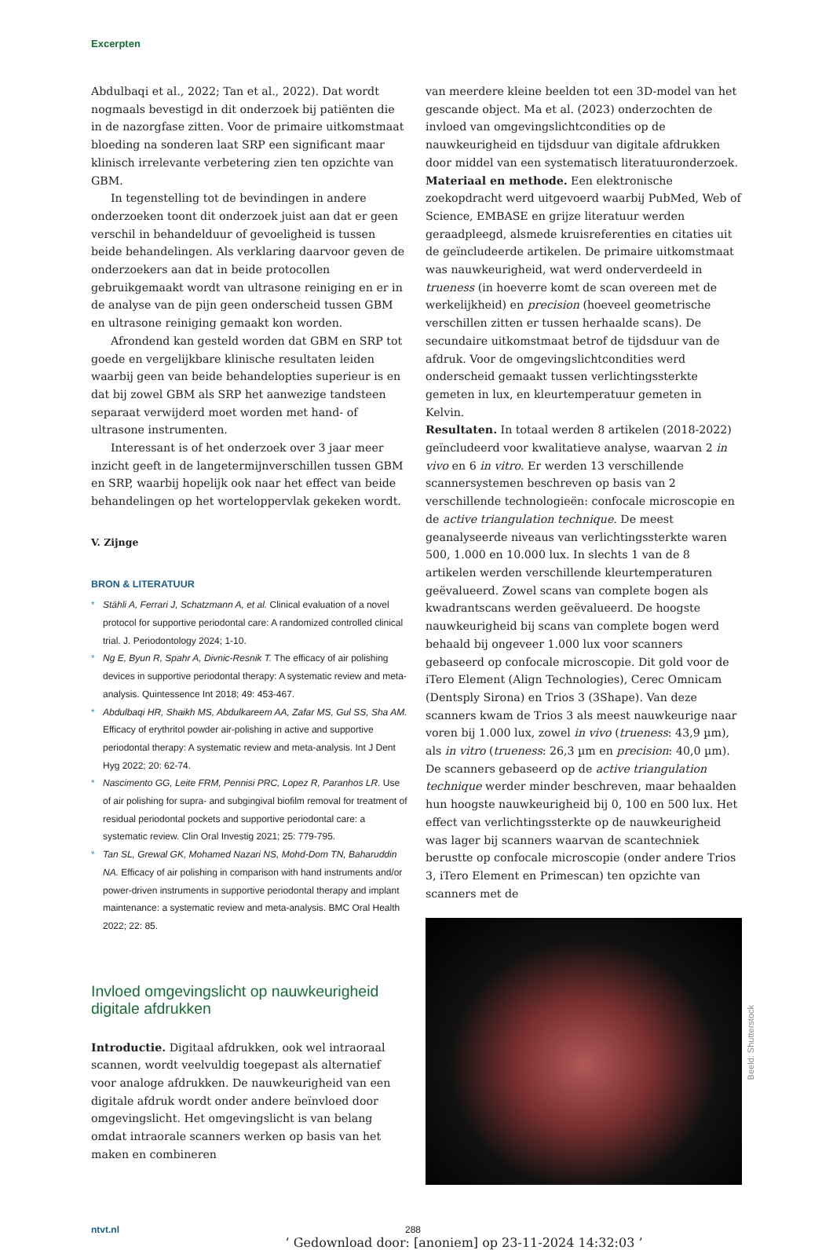Excerpten
Abdulbaqi et al., 2022; Tan et al., 2022). Dat wordt nogmaals bevestigd in dit onderzoek bij patiënten die in de nazorgfase zitten. Voor de primaire uitkomstmaat bloeding na sonderen laat SRP een significant maar klinisch irrelevante verbetering zien ten opzichte van GBM.
In tegenstelling tot de bevindingen in andere onderzoeken toont dit onderzoek juist aan dat er geen verschil in behandelduur of gevoeligheid is tussen beide behandelingen. Als verklaring daarvoor geven de onderzoekers aan dat in beide protocollen gebruikgemaakt wordt van ultrasone reiniging en er in de analyse van de pijn geen onderscheid tussen GBM en ultrasone reiniging gemaakt kon worden.
Afrondend kan gesteld worden dat GBM en SRP tot goede en vergelijkbare klinische resultaten leiden waarbij geen van beide behandelopties superieur is en dat bij zowel GBM als SRP het aanwezige tandsteen separaat verwijderd moet worden met hand- of ultrasone instrumenten.
Interessant is of het onderzoek over 3 jaar meer inzicht geeft in de langetermijnverschillen tussen GBM en SRP, waarbij hopelijk ook naar het effect van beide behandelingen op het worteloppervlak gekeken wordt.
V. Zijnge
BRON & LITERATUUR
* Stähli A, Ferrari J, Schatzmann A, et al. Clinical evaluation of a novel protocol for supportive periodontal care: A randomized controlled clinical trial. J. Periodontology 2024; 1-10.
* Ng E, Byun R, Spahr A, Divnic-Resnik T. The efficacy of air polishing devices in supportive periodontal therapy: A systematic review and meta-analysis. Quintessence Int 2018; 49: 453-467.
* Abdulbaqi HR, Shaikh MS, Abdulkareem AA, Zafar MS, Gul SS, Sha AM. Efficacy of erythritol powder air-polishing in active and supportive periodontal therapy: A systematic review and meta-analysis. Int J Dent Hyg 2022; 20: 62-74.
* Nascimento GG, Leite FRM, Pennisi PRC, Lopez R, Paranhos LR. Use of air polishing for supra- and subgingival biofilm removal for treatment of residual periodontal pockets and supportive periodontal care: a systematic review. Clin Oral Investig 2021; 25: 779-795.
* Tan SL, Grewal GK, Mohamed Nazari NS, Mohd-Dom TN, Baharuddin NA. Efficacy of air polishing in comparison with hand instruments and/or power-driven instruments in supportive periodontal therapy and implant maintenance: a systematic review and meta-analysis. BMC Oral Health 2022; 22: 85.
Invloed omgevingslicht op nauwkeurigheid digitale afdrukken
Introductie. Digitaal afdrukken, ook wel intraoraal scannen, wordt veelvuldig toegepast als alternatief voor analoge afdrukken. De nauwkeurigheid van een digitale afdruk wordt onder andere beïnvloed door omgevingslicht. Het omgevingslicht is van belang omdat intraorale scanners werken op basis van het maken en combineren
van meerdere kleine beelden tot een 3D-model van het gescande object. Ma et al. (2023) onderzochten de invloed van omgevingslichtcondities op de nauwkeurigheid en tijdsduur van digitale afdrukken door middel van een systematisch literatuuronderzoek.
Materiaal en methode. Een elektronische zoekopdracht werd uitgevoerd waarbij PubMed, Web of Science, EMBASE en grijze literatuur werden geraadpleegd, alsmede kruisreferenties en citaties uit de geïncludeerde artikelen. De primaire uitkomstmaat was nauwkeurigheid, wat werd onderverdeeld in trueness (in hoeverre komt de scan overeen met de werkelijkheid) en precision (hoeveel geometrische verschillen zitten er tussen herhaalde scans). De secundaire uitkomstmaat betrof de tijdsduur van de afdruk. Voor de omgevingslichtcondities werd onderscheid gemaakt tussen verlichtingssterkte gemeten in lux, en kleurtemperatuur gemeten in Kelvin.
Resultaten. In totaal werden 8 artikelen (2018-2022) geïncludeerd voor kwalitatieve analyse, waarvan 2 in vivo en 6 in vitro. Er werden 13 verschillende scannersystemen beschreven op basis van 2 verschillende technologieën: confocale microscopie en de active triangulation technique. De meest geanalyseerde niveaus van verlichtingssterkte waren 500, 1.000 en 10.000 lux. In slechts 1 van de 8 artikelen werden verschillende kleurtemperaturen geëvalueerd. Zowel scans van complete bogen als kwadrantscans werden geëvalueerd. De hoogste nauwkeurigheid bij scans van complete bogen werd behaald bij ongeveer 1.000 lux voor scanners gebaseerd op confocale microscopie. Dit gold voor de iTero Element (Align Technologies), Cerec Omnicam (Dentsply Sirona) en Trios 3 (3Shape). Van deze scanners kwam de Trios 3 als meest nauwkeurige naar voren bij 1.000 lux, zowel in vivo (trueness: 43,9 µm), als in vitro (trueness: 26,3 µm en precision: 40,0 µm). De scanners gebaseerd op de active triangulation technique werder minder beschreven, maar behaalden hun hoogste nauwkeurigheid bij 0, 100 en 500 lux. Het effect van verlichtingssterkte op de nauwkeurigheid was lager bij scanners waarvan de scantechniek berustte op confocale microscopie (onder andere Trios 3, iTero Element en Primescan) ten opzichte van scanners met de
Beeld: Shutterstock
ntvt.nl 288
’ Gedownload door: [anoniem] op 23-11-2024 14:32:03 ’